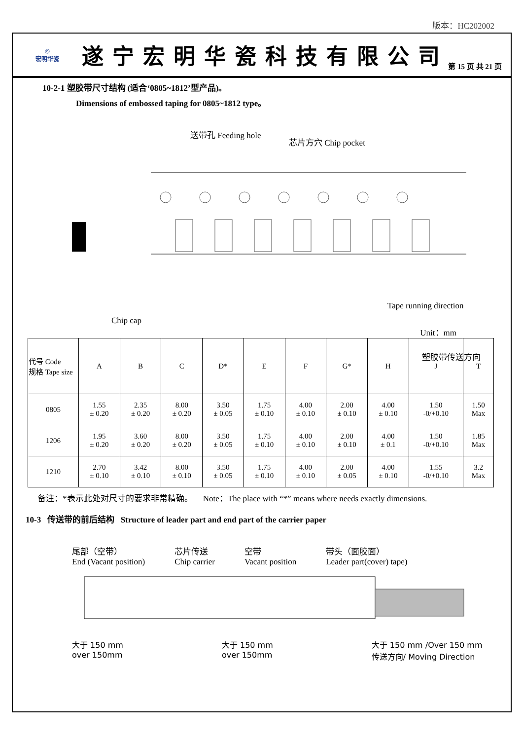版本：HC202002
◎
宏明华瓷
遂宁宏明华瓷科技有限公司
第 15 页 共 21 页
10-2-1 塑胶带尺寸结构 (适合‘0805~1812’型产品)。
Dimensions of embossed taping for 0805~1812 type。
送带孔 Feeding hole
芯片方穴 Chip pocket
Chip cap
Tape running direction
塑胶带传送方向
Unit：mm
| 代号 Code 规格 Tape size | A | B | C | D* | E | F | G* | H | J | T |
| --- | --- | --- | --- | --- | --- | --- | --- | --- | --- | --- |
| 0805 | 1.55 ± 0.20 | 2.35 ± 0.20 | 8.00 ± 0.20 | 3.50 ± 0.05 | 1.75 ± 0.10 | 4.00 ± 0.10 | 2.00 ± 0.10 | 4.00 ± 0.10 | 1.50 -0/+0.10 | 1.50 Max |
| 1206 | 1.95 ± 0.20 | 3.60 ± 0.20 | 8.00 ± 0.20 | 3.50 ± 0.05 | 1.75 ± 0.10 | 4.00 ± 0.10 | 2.00 ± 0.10 | 4.00 ± 0.1 | 1.50 -0/+0.10 | 1.85 Max |
| 1210 | 2.70 ± 0.10 | 3.42 ± 0.10 | 8.00 ± 0.10 | 3.50 ± 0.05 | 1.75 ± 0.10 | 4.00 ± 0.10 | 2.00 ± 0.05 | 4.00 ± 0.10 | 1.55 -0/+0.10 | 3.2 Max |
备注：*表示此处对尺寸的要求非常精确。 Note：The place with “*” means where needs exactly dimensions.
10-3 传送带的前后结构 Structure of leader part and end part of the carrier paper
尾部（空带）
End (Vacant position)
芯片传送
Chip carrier
空带
Vacant position
带头（面胶面）
Leader part(cover) tape)
大于 150 mm
over 150mm
大于 150 mm
over 150mm
大于 150 mm /Over 150 mm
传送方向/ Moving Direction